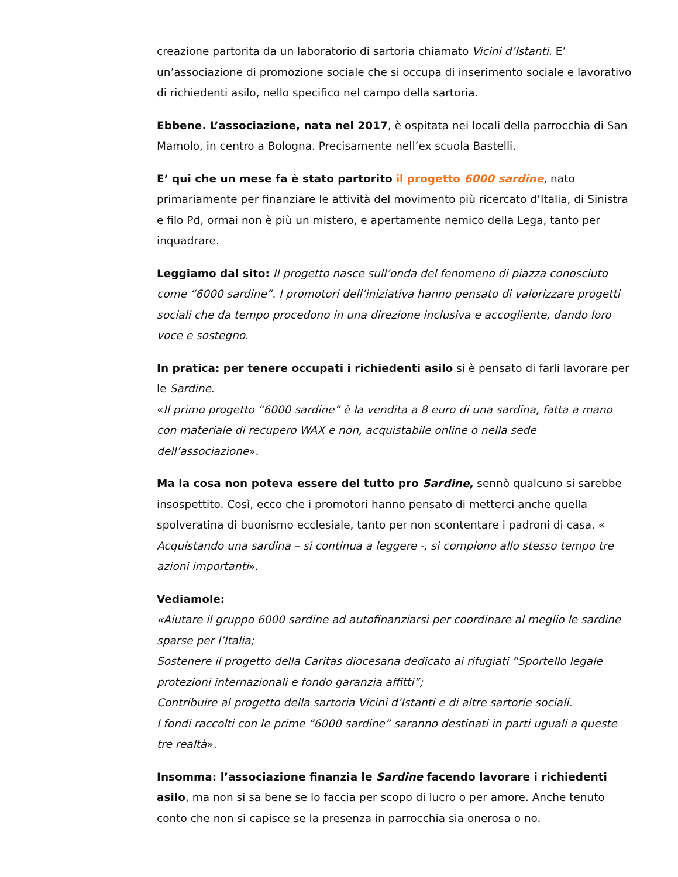creazione partorita da un laboratorio di sartoria chiamato Vicini d’Istanti. E’ un’associazione di promozione sociale che si occupa di inserimento sociale e lavorativo di richiedenti asilo, nello specifico nel campo della sartoria.
Ebbene. L’associazione, nata nel 2017, è ospitata nei locali della parrocchia di San Mamolo, in centro a Bologna. Precisamente nell’ex scuola Bastelli.
E’ qui che un mese fa è stato partorito il progetto 6000 sardine, nato primariamente per finanziare le attività del movimento più ricercato d’Italia, di Sinistra e filo Pd, ormai non è più un mistero, e apertamente nemico della Lega, tanto per inquadrare.
Leggiamo dal sito: Il progetto nasce sull’onda del fenomeno di piazza conosciuto come “6000 sardine”. I promotori dell’iniziativa hanno pensato di valorizzare progetti sociali che da tempo procedono in una direzione inclusiva e accogliente, dando loro voce e sostegno.
In pratica: per tenere occupati i richiedenti asilo si è pensato di farli lavorare per le Sardine.
«Il primo progetto “6000 sardine” è la vendita a 8 euro di una sardina, fatta a mano con materiale di recupero WAX e non, acquistabile online o nella sede dell’associazione».
Ma la cosa non poteva essere del tutto pro Sardine, sennò qualcuno si sarebbe insospettito. Così, ecco che i promotori hanno pensato di metterci anche quella spolveratina di buonismo ecclesiale, tanto per non scontentare i padroni di casa. « Acquistando una sardina – si continua a leggere -, si compiono allo stesso tempo tre azioni importanti».
Vediamole:
«Aiutare il gruppo 6000 sardine ad autofinanziarsi per coordinare al meglio le sardine sparse per l’Italia;
Sostenere il progetto della Caritas diocesana dedicato ai rifugiati “Sportello legale protezioni internazionali e fondo garanzia affitti”;
Contribuire al progetto della sartoria Vicini d’Istanti e di altre sartorie sociali.
I fondi raccolti con le prime “6000 sardine” saranno destinati in parti uguali a queste tre realtà».
Insomma: l’associazione finanzia le Sardine facendo lavorare i richiedenti asilo, ma non si sa bene se lo faccia per scopo di lucro o per amore. Anche tenuto conto che non si capisce se la presenza in parrocchia sia onerosa o no.